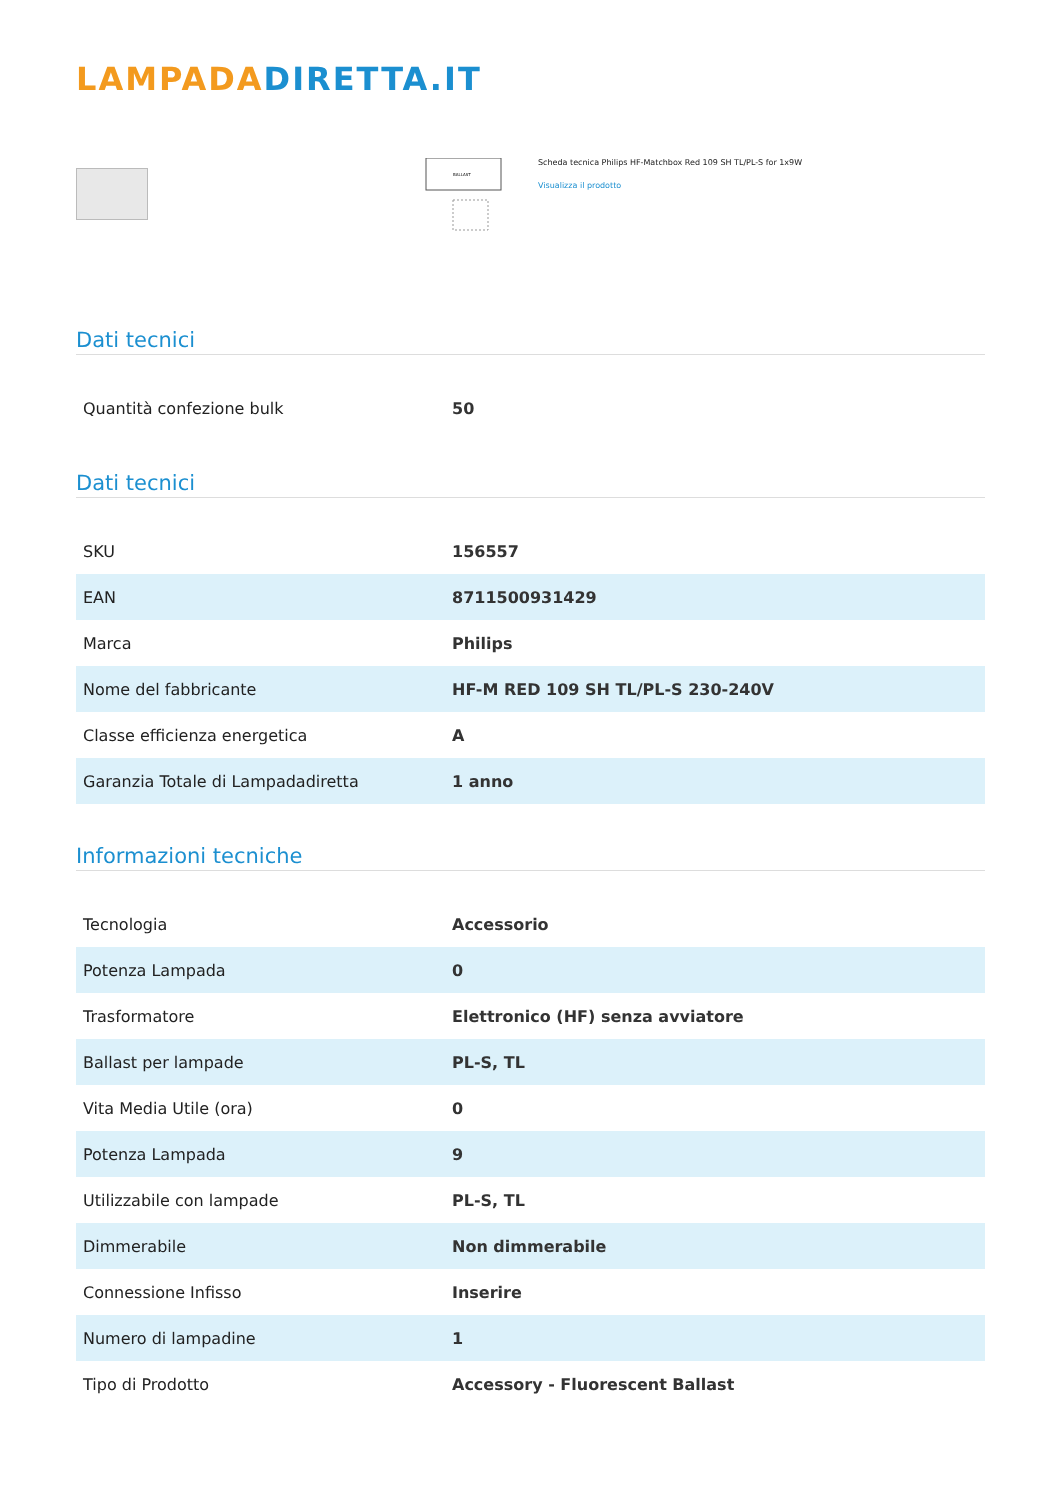LAMPADADIRETTA.IT
BALLAST
Scheda tecnica Philips HF-Matchbox Red 109 SH TL/PL-S for 1x9W
Visualizza il prodotto
Dati tecnici
| Quantità confezione bulk | 50 |
Dati tecnici
| SKU | 156557 |
| EAN | 8711500931429 |
| Marca | Philips |
| Nome del fabbricante | HF-M RED 109 SH TL/PL-S 230-240V |
| Classe efficienza energetica | A |
| Garanzia Totale di Lampadadiretta | 1 anno |
Informazioni tecniche
| Tecnologia | Accessorio |
| Potenza Lampada | 0 |
| Trasformatore | Elettronico (HF) senza avviatore |
| Ballast per lampade | PL-S, TL |
| Vita Media Utile (ora) | 0 |
| Potenza Lampada | 9 |
| Utilizzabile con lampade | PL-S, TL |
| Dimmerabile | Non dimmerabile |
| Connessione Infisso | Inserire |
| Numero di lampadine | 1 |
| Tipo di Prodotto | Accessory - Fluorescent Ballast |